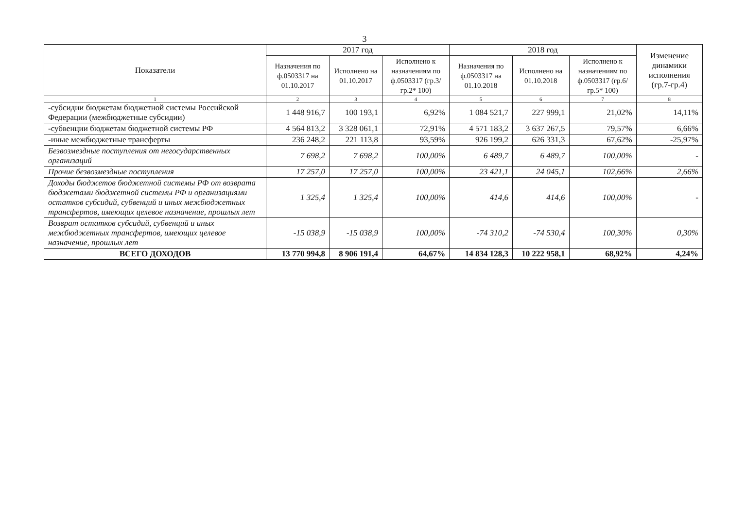3
| Показатели | 2017 год | | | 2018 год | | | Изменение динамики исполнения (гр.7-гр.4) |
| --- | --- | --- | --- | --- | --- | --- | --- |
| | Назначения по ф.0503317 на 01.10.2017 | Исполнено на 01.10.2017 | Исполнено к назначениям по ф.0503317 (гр.3/гр.2* 100) | Назначения по ф.0503317 на 01.10.2018 | Исполнено на 01.10.2018 | Исполнено к назначениям по ф.0503317 (гр.6/гр.5* 100) | |
| 1 | 2 | 3 | 4 | 5 | 6 | 7 | 8 |
| -субсидии бюджетам бюджетной системы Российской Федерации (межбюджетные субсидии) | 1 448 916,7 | 100 193,1 | 6,92% | 1 084 521,7 | 227 999,1 | 21,02% | 14,11% |
| -субвенции бюджетам бюджетной системы РФ | 4 564 813,2 | 3 328 061,1 | 72,91% | 4 571 183,2 | 3 637 267,5 | 79,57% | 6,66% |
| -иные межбюджетные трансферты | 236 248,2 | 221 113,8 | 93,59% | 926 199,2 | 626 331,3 | 67,62% | -25,97% |
| Безвозмездные поступления от негосударственных организаций | 7 698,2 | 7 698,2 | 100,00% | 6 489,7 | 6 489,7 | 100,00% | - |
| Прочие безвозмездные поступления | 17 257,0 | 17 257,0 | 100,00% | 23 421,1 | 24 045,1 | 102,66% | 2,66% |
| Доходы бюджетов бюджетной системы РФ от возврата бюджетами бюджетной системы РФ и организациями остатков субсидий, субвенций и иных межбюджетных трансфертов, имеющих целевое назначение, прошлых лет | 1 325,4 | 1 325,4 | 100,00% | 414,6 | 414,6 | 100,00% | - |
| Возврат остатков субсидий, субвенций и иных межбюджетных трансфертов, имеющих целевое назначение, прошлых лет | -15 038,9 | -15 038,9 | 100,00% | -74 310,2 | -74 530,4 | 100,30% | 0,30% |
| ВСЕГО ДОХОДОВ | 13 770 994,8 | 8 906 191,4 | 64,67% | 14 834 128,3 | 10 222 958,1 | 68,92% | 4,24% |